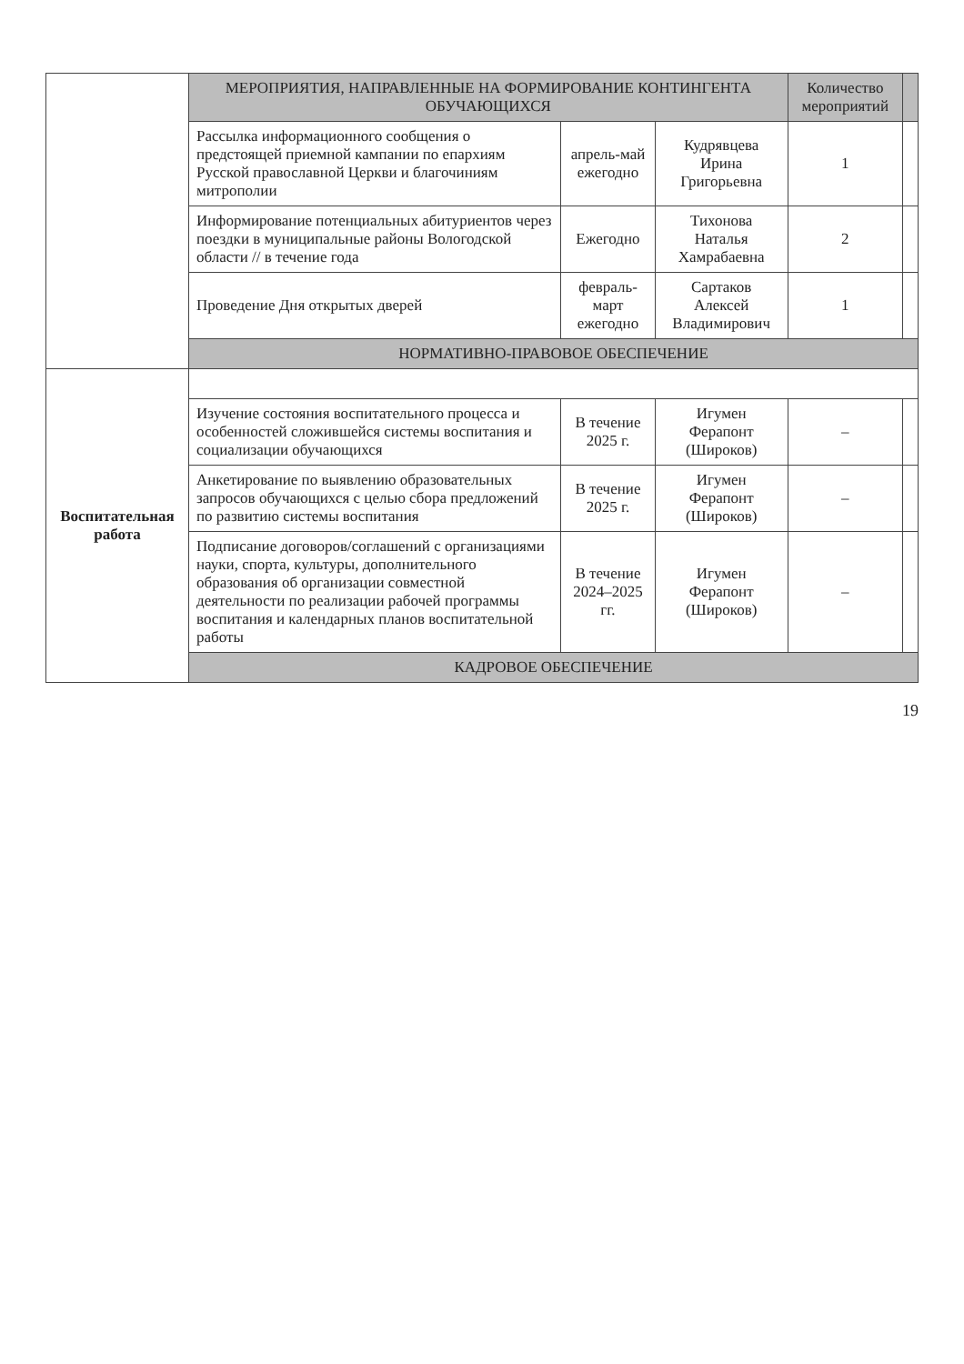| | МЕРОПРИЯТИЯ, НАПРАВЛЕННЫЕ НА ФОРМИРОВАНИЕ КОНТИНГЕНТА ОБУЧАЮЩИХСЯ | | | Количество мероприятий | |
| | Рассылка информационного сообщения о предстоящей приемной кампании по епархиям Русской православной Церкви и благочиниям митрополии | апрель-май ежегодно | Кудрявцева Ирина Григорьевна | 1 | |
| | Информирование потенциальных абитуриентов через поездки в муниципальные районы Вологодской области // в течение года | Ежегодно | Тихонова Наталья Хамрабаевна | 2 | |
| | Проведение Дня открытых дверей | февраль-март ежегодно | Сартаков Алексей Владимирович | 1 | |
| | НОРМАТИВНО-ПРАВОВОЕ ОБЕСПЕЧЕНИЕ | | | | |
| Воспитательная работа | | | | | |
| | Изучение состояния воспитательного процесса и особенностей сложившейся системы воспитания и социализации обучающихся | В течение 2025 г. | Игумен Ферапонт (Широков) | – | |
| | Анкетирование по выявлению образовательных запросов обучающихся с целью сбора предложений по развитию системы воспитания | В течение 2025 г. | Игумен Ферапонт (Широков) | – | |
| | Подписание договоров/соглашений с организациями науки, спорта, культуры, дополнительного образования об организации совместной деятельности по реализации рабочей программы воспитания и календарных планов воспитательной работы | В течение 2024–2025 гг. | Игумен Ферапонт (Широков) | – | |
| | КАДРОВОЕ ОБЕСПЕЧЕНИЕ | | | | |
19